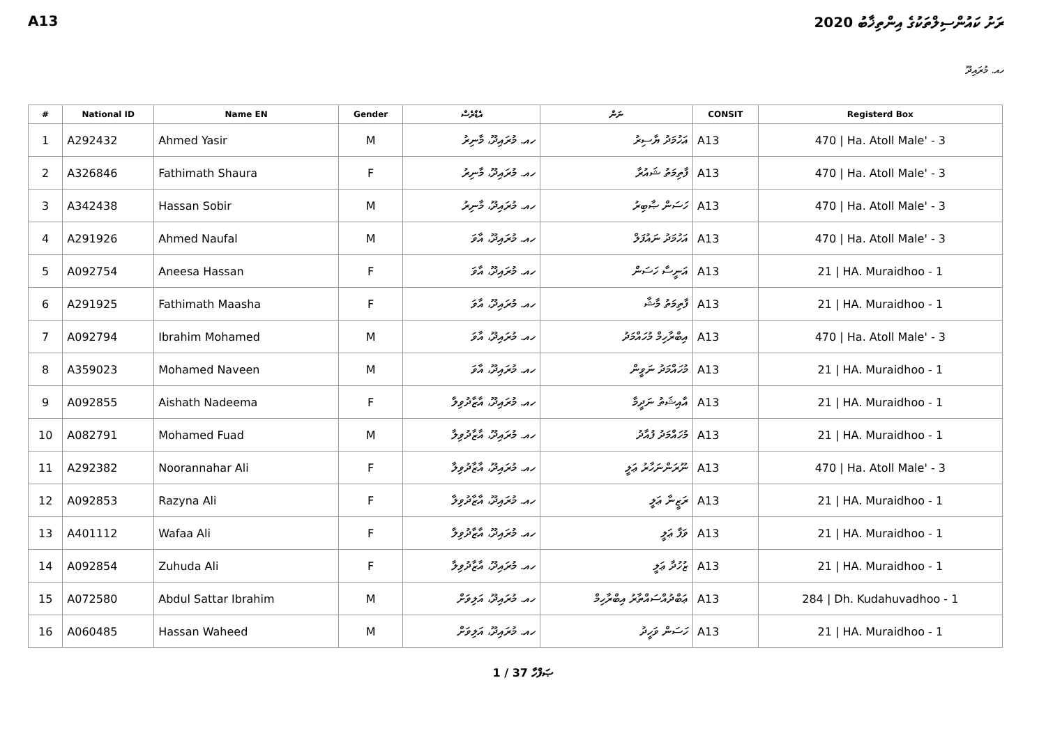A13 ރަށު ކައުންސިލްތަކުގެ އިންތިޚާބު 2020
ހއ. މުރައިދޫ
| # | National ID | Name EN | Gender | އެޑްރެސް | ނަން | CONSIT | Registerd Box |
| --- | --- | --- | --- | --- | --- | --- | --- |
| 1 | A292432 | Ahmed Yasir | M | ހއ. މުރައިދޫ، މާނިރު | އަހުމަދު ޔާސިރު | A13 | 470 / Ha. Atoll Male' - 3 |
| 2 | A326846 | Fathimath Shaura | F | ހއ. މުރައިދޫ، މާނިރު | ފާތިމަތު ޝައުރާ | A13 | 470 / Ha. Atoll Male' - 3 |
| 3 | A342438 | Hassan Sobir | M | ހއ. މުރައިދޫ، މާނިރު | ހަސަން ޞާބިރު | A13 | 470 / Ha. Atoll Male' - 3 |
| 4 | A291926 | Ahmed Naufal | M | ހއ. މުރައިދޫ، އާވަ | އަހުމަދު ނައުފަލް | A13 | 470 / Ha. Atoll Male' - 3 |
| 5 | A092754 | Aneesa Hassan | F | ހއ. މުރައިދޫ، އާވަ | އަނީސާ ހަސަން | A13 | 21 / HA. Muraidhoo - 1 |
| 6 | A291925 | Fathimath Maasha | F | ހއ. މުރައިދޫ، އާވަ | ފާތިމަތު މާޝާ | A13 | 21 / HA. Muraidhoo - 1 |
| 7 | A092794 | Ibrahim Mohamed | M | ހއ. މުރައިދޫ، އާވަ | އިބްރާހިމް މުހައްމަދު | A13 | 470 / Ha. Atoll Male' - 3 |
| 8 | A359023 | Mohamed Naveen | M | ހއ. މުރައިދޫ، އާވަ | މުހައްމަދު ނަވީން | A13 | 21 / HA. Muraidhoo - 1 |
| 9 | A092855 | Aishath Nadeema | F | ހއ. މުރައިދޫ، އާޒާދުވިލާ | އާއިޝަތު ނަދީމާ | A13 | 21 / HA. Muraidhoo - 1 |
| 10 | A082791 | Mohamed Fuad | M | ހއ. މުރައިދޫ، އާޒާދުވިލާ | މުހައްމަދު ފުއާދު | A13 | 21 / HA. Muraidhoo - 1 |
| 11 | A292382 | Noorannahar Ali | F | ހއ. މުރައިދޫ، އާޒާދުވިލާ | ނޫރަންނަހާރު ޢަލީ | A13 | 470 / Ha. Atoll Male' - 3 |
| 12 | A092853 | Razyna Ali | F | ހއ. މުރައިދޫ، އާޒާދުވިލާ | ރަޒީނާ ޢަލީ | A13 | 21 / HA. Muraidhoo - 1 |
| 13 | A401112 | Wafaa Ali | F | ހއ. މުރައިދޫ، އާޒާދުވިލާ | ވަފާ ޢަލީ | A13 | 21 / HA. Muraidhoo - 1 |
| 14 | A092854 | Zuhuda Ali | F | ހއ. މުރައިދޫ، އާޒާދުވިލާ | ޒުހުދާ ޢަލީ | A13 | 21 / HA. Muraidhoo - 1 |
| 15 | A072580 | Abdul Sattar Ibrahim | M | ހއ. މުރައިދޫ، އަލިވަށް | ޢަބްދުއްސައްތާރު އިބްރާހިމް | A13 | 284 / Dh. Kudahuvadhoo - 1 |
| 16 | A060485 | Hassan Waheed | M | ހއ. މުރައިދޫ، އަލިވަށް | ހަސަން ވަހީދު | A13 | 21 / HA. Muraidhoo - 1 |
1 / 37 ޞަފްހާ